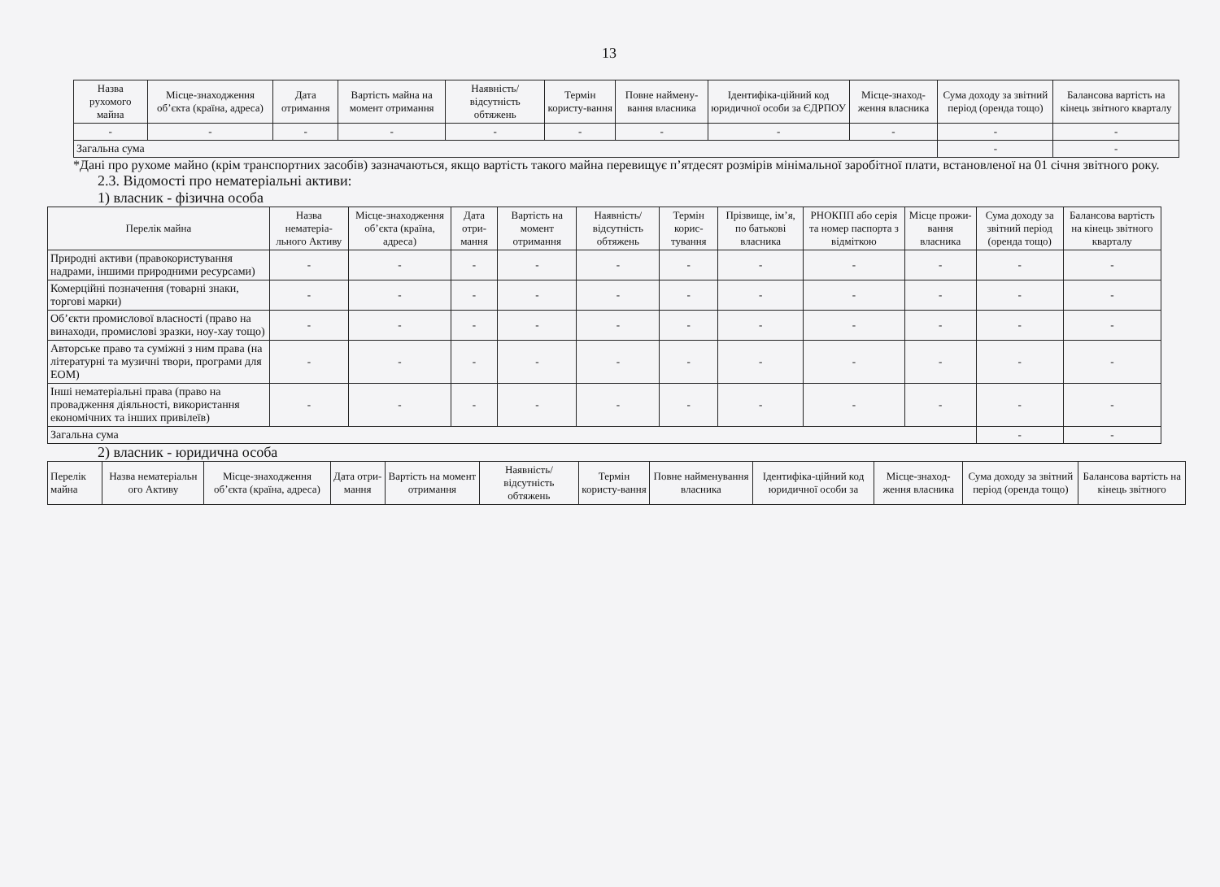13
| Назва рухомого майна | Місце-знаходження об’єкта (країна, адреса) | Дата отримання | Вартість майна на момент отримання | Наявність/ відсутність обтяжень | Термін користу-вання | Повне наймену-вання власника | Ідентифіка-ційний код юридичної особи за ЄДРПОУ | Місце-знаход-ження власника | Сума доходу за звітний період (оренда тощо) | Балансова вартість на кінець звітного кварталу |
| --- | --- | --- | --- | --- | --- | --- | --- | --- | --- | --- |
| - | - | - | - | - | - | - | - | - | - | - |
| Загальна сума | | | | | | | | | - | - |
*Дані про рухоме майно (крім транспортних засобів) зазначаються, якщо вартість такого майна перевищує п’ятдесят розмірів мінімальної заробітної плати, встановленої на 01 січня звітного року.
2.3. Відомості про нематеріальні активи:
1) власник - фізична особа
| Перелік майна | Назва нематеріа-льного Активу | Місце-знаходження об’єкта (країна, адреса) | Дата отри-мання | Вартість на момент отримання | Наявність/ відсутність обтяжень | Термін корис-тування | Прізвище, ім’я, по батькові власника | РНОКПП або серія та номер паспорта з відміткою | Місце прожи-вання власника | Сума доходу за звітний період (оренда тощо) | Балансова вартість на кінець звітного кварталу |
| --- | --- | --- | --- | --- | --- | --- | --- | --- | --- | --- | --- |
| Природні активи (правокористування надрами, іншими природними ресурсами) | - | - | - | - | - | - | - | - | - | - | - |
| Комерційні позначення (товарні знаки, торгові марки) | - | - | - | - | - | - | - | - | - | - | - |
| Об’єкти промислової власності (право на винаходи, промислові зразки, ноу-хау тощо) | - | - | - | - | - | - | - | - | - | - | - |
| Авторське право та суміжні з ним права (на літературні та музичні твори, програми для ЕОМ) | - | - | - | - | - | - | - | - | - | - | - |
| Інші нематеріальні права (право на провадження діяльності, використання економічних та інших привілеїв) | - | - | - | - | - | - | - | - | - | - | - |
| Загальна сума | | | | | | | | | | - | - |
2) власник - юридична особа
| Перелік майна | Назва нематеріальн ого Активу | Місце-знаходження об’єкта (країна, адреса) | Дата отри-мання | Вартість на момент отримання | Наявність/ відсутність обтяжень | Термін користу-вання | Повне найменування власника | Ідентифіка-ційний код юридичної особи за | Місце-знаход-ження власника | Сума доходу за звітний період (оренда тощо) | Балансова вартість на кінець звітного |
| --- | --- | --- | --- | --- | --- | --- | --- | --- | --- | --- | --- |